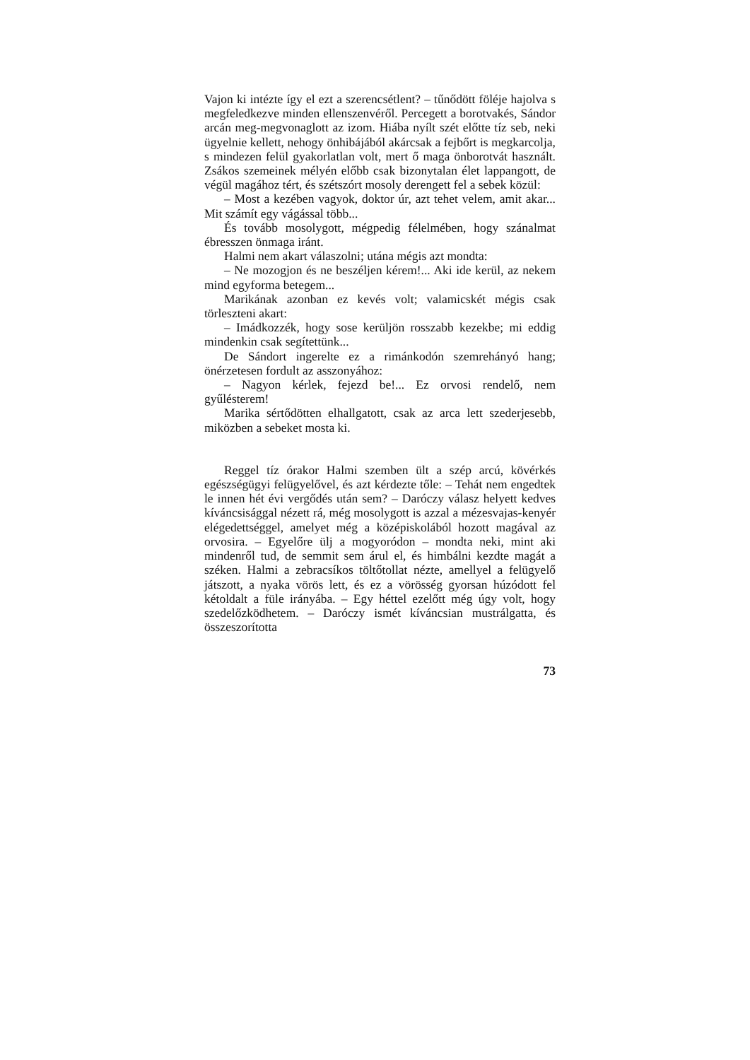Vajon ki intézte így el ezt a szerencsétlent? – tűnődött föléje hajolva s megfeledkezve minden ellenszenvéről. Percegett a borotvakés, Sándor arcán meg-megvonaglott az izom. Hiába nyílt szét előtte tíz seb, neki ügyelnie kellett, nehogy önhibájából akárcsak a fejbőrt is megkarcolja, s mindezen felül gyakorlatlan volt, mert ő maga önborotvát használt. Zsákos szemeinek mélyén előbb csak bizonytalan élet lappangott, de végül magához tért, és szétszórt mosoly derengett fel a sebek közül:
– Most a kezében vagyok, doktor úr, azt tehet velem, amit akar... Mit számít egy vágással több...
És tovább mosolygott, mégpedig félelmében, hogy szánalmat ébresszen önmaga iránt.
Halmi nem akart válaszolni; utána mégis azt mondta:
– Ne mozogjon és ne beszéljen kérem!... Aki ide kerül, az nekem mind egyforma betegem...
Marikának azonban ez kevés volt; valamicskét mégis csak törleszteni akart:
– Imádkozzék, hogy sose kerüljön rosszabb kezekbe; mi eddig mindenkin csak segítettünk...
De Sándort ingerelte ez a rimánkodón szemrehányó hang; önérzetesen fordult az asszonyához:
– Nagyon kérlek, fejezd be!... Ez orvosi rendelő, nem gyűlésterem!
Marika sértődötten elhallgatott, csak az arca lett szederjesebb, miközben a sebeket mosta ki.
Reggel tíz órakor Halmi szemben ült a szép arcú, kövérkés egészségügyi felügyelővel, és azt kérdezte tőle: – Tehát nem engedtek le innen hét évi vergődés után sem? – Daróczy válasz helyett kedves kíváncsisággal nézett rá, még mosolygott is azzal a mézesvajas-kenyér elégedettséggel, amelyet még a középiskolából hozott magával az orvosira. – Egyelőre ülj a mogyoródon – mondta neki, mint aki mindenről tud, de semmit sem árul el, és himbálni kezdte magát a széken. Halmi a zebracsíkos töltőtollat nézte, amellyel a felügyelő játszott, a nyaka vörös lett, és ez a vörösség gyorsan húzódott fel kétoldalt a füle irányába. – Egy héttel ezelőtt még úgy volt, hogy szedelőzködhetem. – Daróczy ismét kíváncsian mustrálgatta, és összeszorította
73